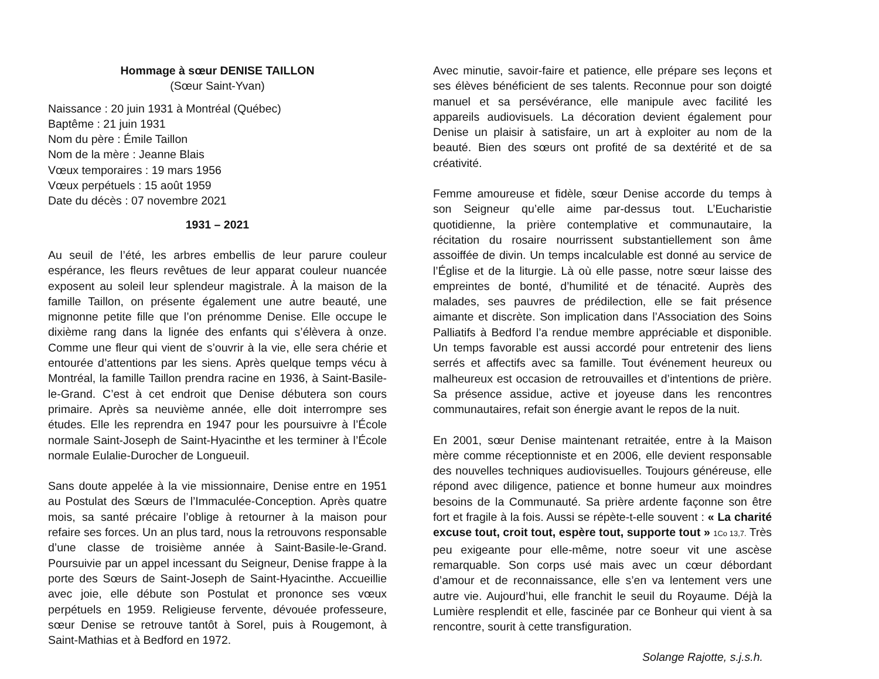Hommage à sœur DENISE TAILLON
(Sœur Saint-Yvan)
Naissance : 20 juin 1931 à Montréal (Québec)
Baptême : 21 juin 1931
Nom du père : Émile Taillon
Nom de la mère : Jeanne Blais
Vœux temporaires : 19 mars 1956
Vœux perpétuels : 15 août 1959
Date du décès : 07 novembre 2021
1931 – 2021
Au seuil de l’été, les arbres embellis de leur parure couleur espérance, les fleurs revêtues de leur apparat couleur nuancée exposent au soleil leur splendeur magistrale. À la maison de la famille Taillon, on présente également une autre beauté, une mignonne petite fille que l’on prénomme Denise. Elle occupe le dixième rang dans la lignée des enfants qui s’élèvera à onze. Comme une fleur qui vient de s’ouvrir à la vie, elle sera chérie et entourée d’attentions par les siens. Après quelque temps vécu à Montréal, la famille Taillon prendra racine en 1936, à Saint-Basile-le-Grand. C’est à cet endroit que Denise débutera son cours primaire. Après sa neuvième année, elle doit interrompre ses études. Elle les reprendra en 1947 pour les poursuivre à l’École normale Saint-Joseph de Saint-Hyacinthe et les terminer à l’École normale Eulalie-Durocher de Longueuil.
Sans doute appelée à la vie missionnaire, Denise entre en 1951 au Postulat des Sœurs de l’Immaculée-Conception. Après quatre mois, sa santé précaire l’oblige à retourner à la maison pour refaire ses forces. Un an plus tard, nous la retrouvons responsable d’une classe de troisième année à Saint-Basile-le-Grand. Poursuivie par un appel incessant du Seigneur, Denise frappe à la porte des Sœurs de Saint-Joseph de Saint-Hyacinthe. Accueillie avec joie, elle débute son Postulat et prononce ses vœux perpétuels en 1959. Religieuse fervente, dévouée professeure, sœur Denise se retrouve tantôt à Sorel, puis à Rougemont, à Saint-Mathias et à Bedford en 1972.
Avec minutie, savoir-faire et patience, elle prépare ses leçons et ses élèves bénéficient de ses talents. Reconnue pour son doigté manuel et sa persévérance, elle manipule avec facilité les appareils audiovisuels. La décoration devient également pour Denise un plaisir à satisfaire, un art à exploiter au nom de la beauté. Bien des sœurs ont profité de sa dextérité et de sa créativité.
Femme amoureuse et fidèle, sœur Denise accorde du temps à son Seigneur qu’elle aime par-dessus tout. L’Eucharistie quotidienne, la prière contemplative et communautaire, la récitation du rosaire nourrissent substantiellement son âme assoiffée de divin. Un temps incalculable est donné au service de l’Église et de la liturgie. Là où elle passe, notre sœur laisse des empreintes de bonté, d’humilité et de ténacité. Auprès des malades, ses pauvres de prédilection, elle se fait présence aimante et discrète. Son implication dans l’Association des Soins Palliatifs à Bedford l’a rendue membre appréciable et disponible. Un temps favorable est aussi accordé pour entretenir des liens serrés et affectifs avec sa famille. Tout événement heureux ou malheureux est occasion de retrouvailles et d’intentions de prière. Sa présence assidue, active et joyeuse dans les rencontres communautaires, refait son énergie avant le repos de la nuit.
En 2001, sœur Denise maintenant retraitée, entre à la Maison mère comme réceptionniste et en 2006, elle devient responsable des nouvelles techniques audiovisuelles. Toujours généreuse, elle répond avec diligence, patience et bonne humeur aux moindres besoins de la Communauté. Sa prière ardente façonne son être fort et fragile à la fois. Aussi se répète-t-elle souvent : « La charité excuse tout, croit tout, espère tout, supporte tout » 1Co 13,7. Très peu exigeante pour elle-même, notre soeur vit une ascèse remarquable. Son corps usé mais avec un cœur débordant d’amour et de reconnaissance, elle s’en va lentement vers une autre vie. Aujourd’hui, elle franchit le seuil du Royaume. Déjà la Lumière resplendit et elle, fascinée par ce Bonheur qui vient à sa rencontre, sourit à cette transfiguration.
Solange Rajotte, s.j.s.h.